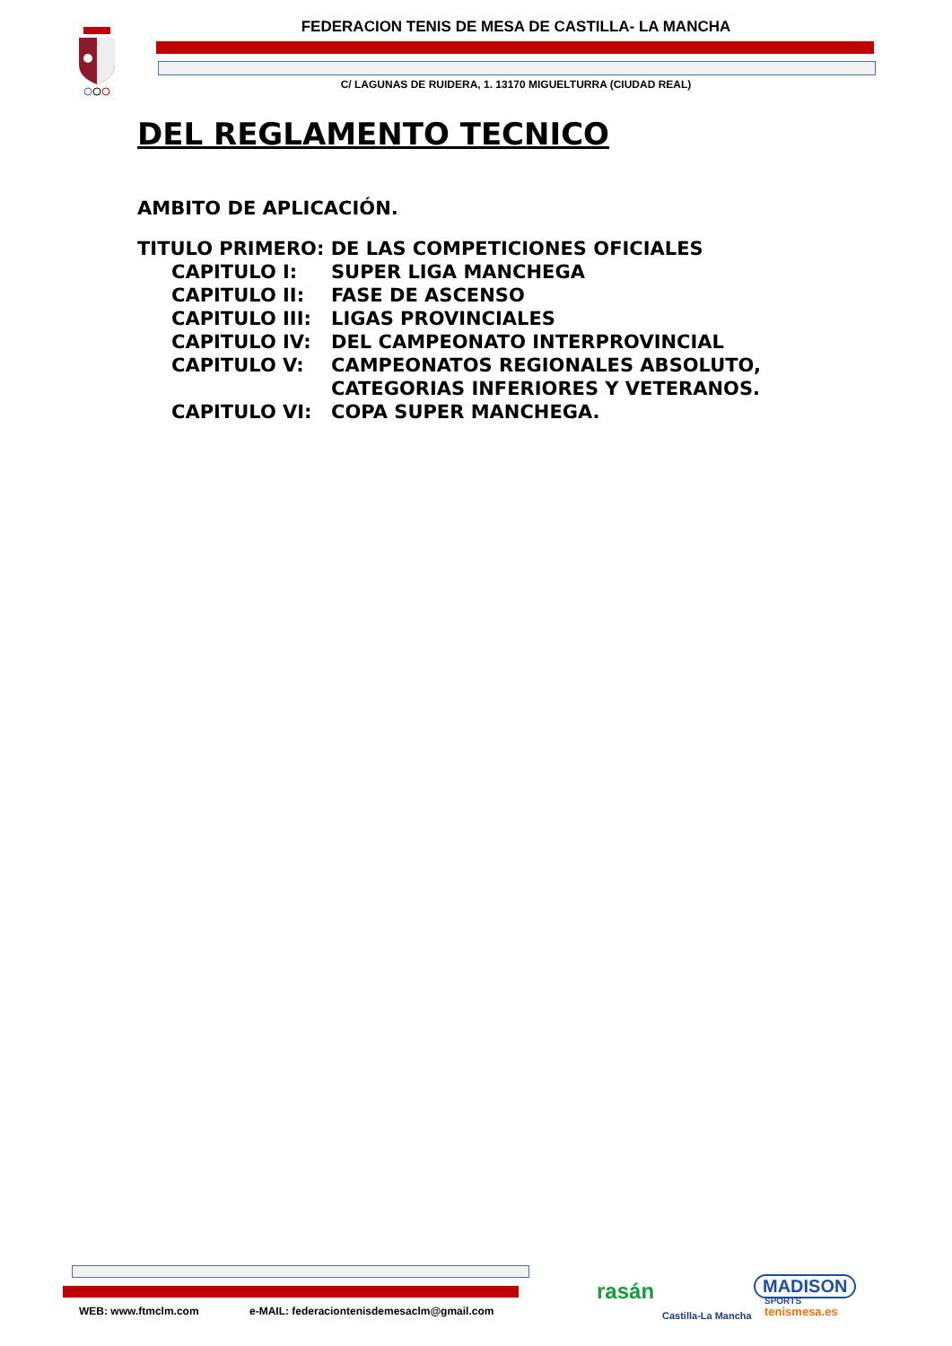FEDERACION TENIS DE MESA DE CASTILLA- LA MANCHA
C/ LAGUNAS DE RUIDERA, 1. 13170 MIGUELTURRA (CIUDAD REAL)
DEL REGLAMENTO TECNICO
AMBITO DE APLICACIÓN.
TITULO PRIMERO: DE LAS COMPETICIONES OFICIALES
| CAPITULO I: | SUPER LIGA MANCHEGA |
| CAPITULO II: | FASE DE ASCENSO |
| CAPITULO III: | LIGAS PROVINCIALES |
| CAPITULO IV: | DEL CAMPEONATO INTERPROVINCIAL |
| CAPITULO V: | CAMPEONATOS REGIONALES ABSOLUTO, CATEGORIAS INFERIORES Y VETERANOS. |
| CAPITULO VI: | COPA SUPER MANCHEGA. |
WEB: www.ftmclm.com
e-MAIL: federaciontenisdemesaclm@gmail.com
rasán
Castilla-La Mancha
MADISON
SPORTS
tenismesa.es